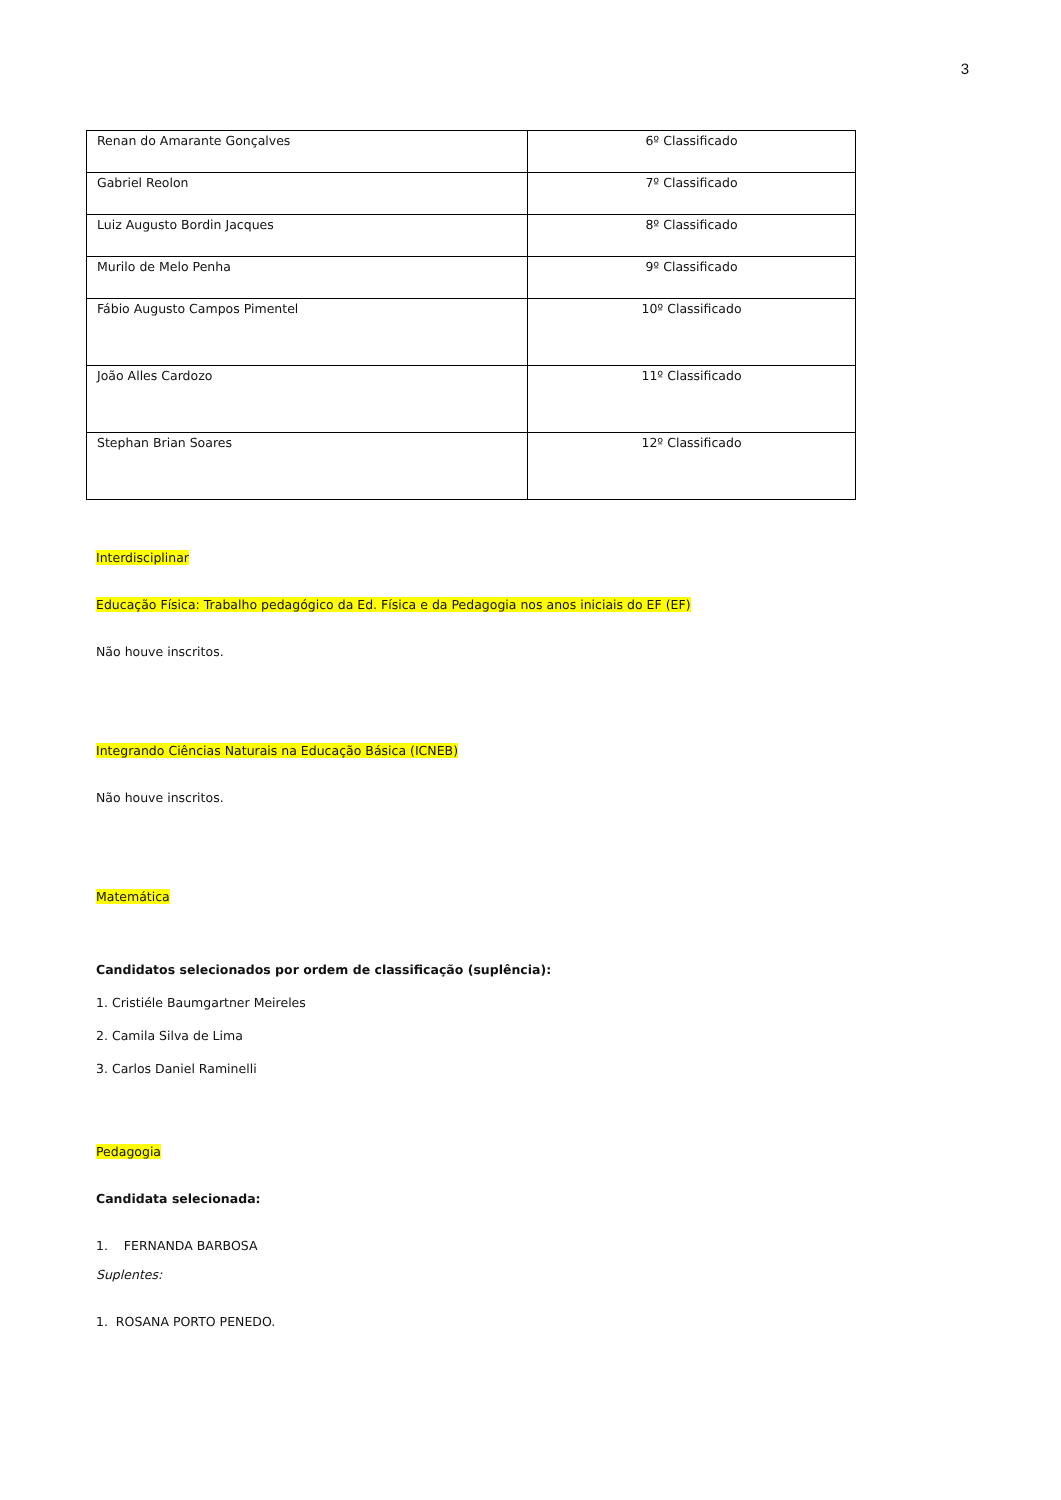3
| Renan do Amarante Gonçalves | 6º Classificado |
| Gabriel Reolon | 7º Classificado |
| Luiz Augusto Bordin Jacques | 8º Classificado |
| Murilo de Melo Penha | 9º Classificado |
| Fábio Augusto Campos Pimentel | 10º Classificado |
| João Alles Cardozo | 11º Classificado |
| Stephan Brian Soares | 12º Classificado |
Interdisciplinar
Educação Física: Trabalho pedagógico da Ed. Física e da Pedagogia nos anos iniciais do EF (EF)
Não houve inscritos.
Integrando Ciências Naturais na Educação Básica (ICNEB)
Não houve inscritos.
Matemática
Candidatos selecionados por ordem de classificação (suplência):
1. Cristiéle Baumgartner Meireles
2. Camila Silva de Lima
3. Carlos Daniel Raminelli
Pedagogia
Candidata selecionada:
1. FERNANDA BARBOSA
Suplentes:
1. ROSANA PORTO PENEDO.